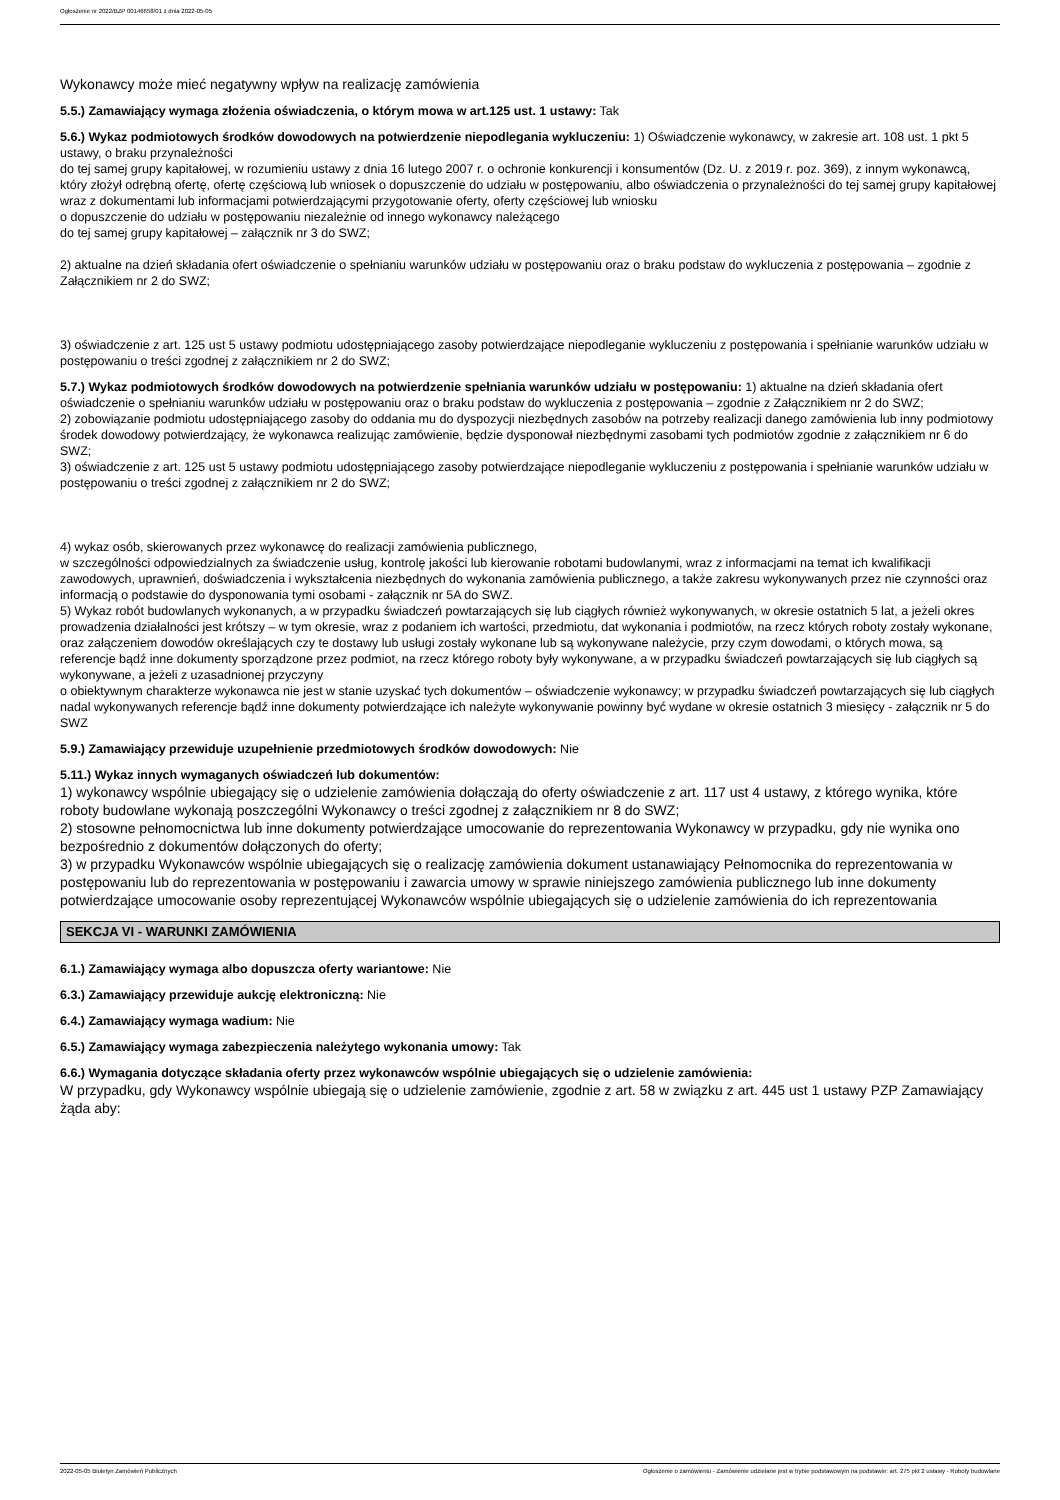Ogłoszenie nr 2022/BZP 00146658/01 z dnia 2022-05-05
Wykonawcy może mieć negatywny wpływ na realizację zamówienia
5.5.) Zamawiający wymaga złożenia oświadczenia, o którym mowa w art.125 ust. 1 ustawy: Tak
5.6.) Wykaz podmiotowych środków dowodowych na potwierdzenie niepodlegania wykluczeniu: 1) Oświadczenie wykonawcy, w zakresie art. 108 ust. 1 pkt 5 ustawy, o braku przynależności
do tej samej grupy kapitałowej, w rozumieniu ustawy z dnia 16 lutego 2007 r. o ochronie konkurencji i konsumentów (Dz. U. z 2019 r. poz. 369), z innym wykonawcą, który złożył odrębną ofertę, ofertę częściową lub wniosek o dopuszczenie do udziału w postępowaniu, albo oświadczenia o przynależności do tej samej grupy kapitałowej wraz z dokumentami lub informacjami potwierdzającymi przygotowanie oferty, oferty częściowej lub wniosku
o dopuszczenie do udziału w postępowaniu niezależnie od innego wykonawcy należącego
do tej samej grupy kapitałowej – załącznik nr 3 do SWZ;
2) aktualne na dzień składania ofert oświadczenie o spełnianiu warunków udziału w postępowaniu oraz o braku podstaw do wykluczenia z postępowania – zgodnie z Załącznikiem nr 2 do SWZ;
3) oświadczenie z art. 125 ust 5 ustawy podmiotu udostępniającego zasoby potwierdzające niepodleganie wykluczeniu z postępowania i spełnianie warunków udziału w postępowaniu o treści zgodnej z załącznikiem nr 2 do SWZ;
5.7.) Wykaz podmiotowych środków dowodowych na potwierdzenie spełniania warunków udziału w postępowaniu: 1) aktualne na dzień składania ofert oświadczenie o spełnianiu warunków udziału w postępowaniu oraz o braku podstaw do wykluczenia z postępowania – zgodnie z Załącznikiem nr 2 do SWZ;
2) zobowiązanie podmiotu udostępniającego zasoby do oddania mu do dyspozycji niezbędnych zasobów na potrzeby realizacji danego zamówienia lub inny podmiotowy środek dowodowy potwierdzający, że wykonawca realizując zamówienie, będzie dysponował niezbędnymi zasobami tych podmiotów zgodnie z załącznikiem nr 6 do SWZ;
3) oświadczenie z art. 125 ust 5 ustawy podmiotu udostępniającego zasoby potwierdzające niepodleganie wykluczeniu z postępowania i spełnianie warunków udziału w postępowaniu o treści zgodnej z załącznikiem nr 2 do SWZ;
4) wykaz osób, skierowanych przez wykonawcę do realizacji zamówienia publicznego,
w szczególności odpowiedzialnych za świadczenie usług, kontrolę jakości lub kierowanie robotami budowlanymi, wraz z informacjami na temat ich kwalifikacji zawodowych, uprawnień, doświadczenia i wykształcenia niezbędnych do wykonania zamówienia publicznego, a także zakresu wykonywanych przez nie czynności oraz informacją o podstawie do dysponowania tymi osobami - załącznik nr 5A do SWZ.
5) Wykaz robót budowlanych wykonanych, a w przypadku świadczeń powtarzających się lub ciągłych również wykonywanych, w okresie ostatnich 5 lat, a jeżeli okres prowadzenia działalności jest krótszy – w tym okresie, wraz z podaniem ich wartości, przedmiotu, dat wykonania i podmiotów, na rzecz których roboty zostały wykonane, oraz załączeniem dowodów określających czy te dostawy lub usługi zostały wykonane lub są wykonywane należycie, przy czym dowodami, o których mowa, są referencje bądź inne dokumenty sporządzone przez podmiot, na rzecz którego roboty były wykonywane, a w przypadku świadczeń powtarzających się lub ciągłych są wykonywane, a jeżeli z uzasadnionej przyczyny
o obiektywnym charakterze wykonawca nie jest w stanie uzyskać tych dokumentów – oświadczenie wykonawcy; w przypadku świadczeń powtarzających się lub ciągłych nadal wykonywanych referencje bądź inne dokumenty potwierdzające ich należyte wykonywanie powinny być wydane w okresie ostatnich 3 miesięcy - załącznik nr 5 do SWZ
5.9.) Zamawiający przewiduje uzupełnienie przedmiotowych środków dowodowych: Nie
5.11.) Wykaz innych wymaganych oświadczeń lub dokumentów:
1) wykonawcy wspólnie ubiegający się o udzielenie zamówienia dołączają do oferty oświadczenie z art. 117 ust 4 ustawy, z którego wynika, które roboty budowlane wykonają poszczególni Wykonawcy o treści zgodnej z załącznikiem nr 8 do SWZ;
2) stosowne pełnomocnictwa lub inne dokumenty potwierdzające umocowanie do reprezentowania Wykonawcy w przypadku, gdy nie wynika ono bezpośrednio z dokumentów dołączonych do oferty;
3) w przypadku Wykonawców wspólnie ubiegających się o realizację zamówienia dokument ustanawiający Pełnomocnika do reprezentowania w postępowaniu lub do reprezentowania w postępowaniu i zawarcia umowy w sprawie niniejszego zamówienia publicznego lub inne dokumenty potwierdzające umocowanie osoby reprezentującej Wykonawców wspólnie ubiegających się o udzielenie zamówienia do ich reprezentowania
SEKCJA VI - WARUNKI ZAMÓWIENIA
6.1.) Zamawiający wymaga albo dopuszcza oferty wariantowe: Nie
6.3.) Zamawiający przewiduje aukcję elektroniczną: Nie
6.4.) Zamawiający wymaga wadium: Nie
6.5.) Zamawiający wymaga zabezpieczenia należytego wykonania umowy: Tak
6.6.) Wymagania dotyczące składania oferty przez wykonawców wspólnie ubiegających się o udzielenie zamówienia:
W przypadku, gdy Wykonawcy wspólnie ubiegają się o udzielenie zamówienie, zgodnie z art. 58 w związku z art. 445 ust 1 ustawy PZP Zamawiający żąda aby:
2022-05-05 Biuletyn Zamówień Publicznych Ogłoszenie o zamówieniu - Zamówienie udzielane jest w trybie podstawowym na podstawie: art. 275 pkt 2 ustawy - Roboty budowlane